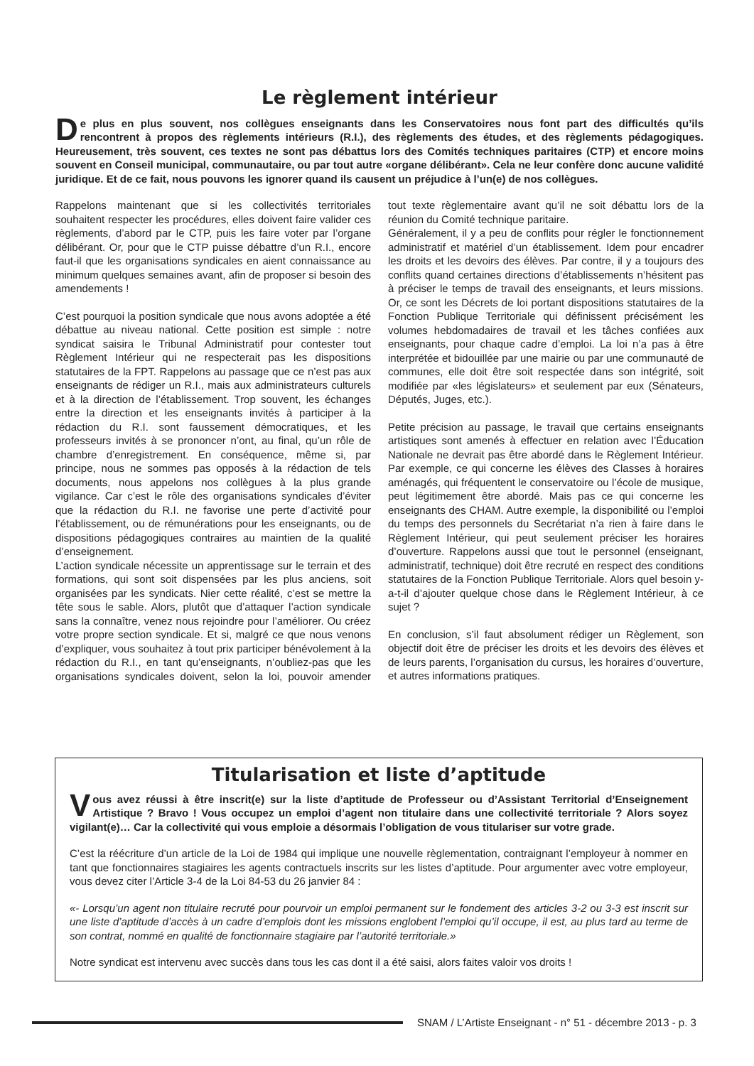Le règlement intérieur
De plus en plus souvent, nos collègues enseignants dans les Conservatoires nous font part des difficultés qu’ils rencontrent à propos des règlements intérieurs (R.I.), des règlements des études, et des règlements pédagogiques. Heureusement, très souvent, ces textes ne sont pas débattus lors des Comités techniques paritaires (CTP) et encore moins souvent en Conseil municipal, communautaire, ou par tout autre «organe délibérant». Cela ne leur confère donc aucune validité juridique. Et de ce fait, nous pouvons les ignorer quand ils causent un préjudice à l’un(e) de nos collègues.
Rappelons maintenant que si les collectivités territoriales souhaitent respecter les procédures, elles doivent faire valider ces règlements, d’abord par le CTP, puis les faire voter par l’organe délibérant. Or, pour que le CTP puisse débattre d’un R.I., encore faut-il que les organisations syndicales en aient connaissance au minimum quelques semaines avant, afin de proposer si besoin des amendements !
C’est pourquoi la position syndicale que nous avons adoptée a été débattue au niveau national. Cette position est simple : notre syndicat saisira le Tribunal Administratif pour contester tout Règlement Intérieur qui ne respecterait pas les dispositions statutaires de la FPT. Rappelons au passage que ce n’est pas aux enseignants de rédiger un R.I., mais aux administrateurs culturels et à la direction de l’établissement. Trop souvent, les échanges entre la direction et les enseignants invités à participer à la rédaction du R.I. sont faussement démocratiques, et les professeurs invités à se prononcer n’ont, au final, qu’un rôle de chambre d’enregistrement. En conséquence, même si, par principe, nous ne sommes pas opposés à la rédaction de tels documents, nous appelons nos collègues à la plus grande vigilance. Car c’est le rôle des organisations syndicales d’éviter que la rédaction du R.I. ne favorise une perte d’activité pour l’établissement, ou de rémunérations pour les enseignants, ou de dispositions pédagogiques contraires au maintien de la qualité d’enseignement.
L’action syndicale nécessite un apprentissage sur le terrain et des formations, qui sont soit dispensées par les plus anciens, soit organisées par les syndicats. Nier cette réalité, c’est se mettre la tête sous le sable. Alors, plutôt que d’attaquer l’action syndicale sans la connaître, venez nous rejoindre pour l’améliorer. Ou créez votre propre section syndicale. Et si, malgré ce que nous venons d’expliquer, vous souhaitez à tout prix participer bénévolement à la rédaction du R.I., en tant qu’enseignants, n’oubliez-pas que les organisations syndicales doivent, selon la loi, pouvoir amender tout texte règlementaire avant qu’il ne soit débattu lors de la réunion du Comité technique paritaire.
Généralement, il y a peu de conflits pour régler le fonctionnement administratif et matériel d’un établissement. Idem pour encadrer les droits et les devoirs des élèves. Par contre, il y a toujours des conflits quand certaines directions d’établissements n’hésitent pas à préciser le temps de travail des enseignants, et leurs missions. Or, ce sont les Décrets de loi portant dispositions statutaires de la Fonction Publique Territoriale qui définissent précisément les volumes hebdomadaires de travail et les tâches confiées aux enseignants, pour chaque cadre d’emploi. La loi n’a pas à être interprétée et bidouillée par une mairie ou par une communauté de communes, elle doit être soit respectée dans son intégrité, soit modifiée par «les législateurs» et seulement par eux (Sénateurs, Députés, Juges, etc.).
Petite précision au passage, le travail que certains enseignants artistiques sont amenés à effectuer en relation avec l’Éducation Nationale ne devrait pas être abordé dans le Règlement Intérieur. Par exemple, ce qui concerne les élèves des Classes à horaires aménagés, qui fréquentent le conservatoire ou l’école de musique, peut légitimement être abordé. Mais pas ce qui concerne les enseignants des CHAM. Autre exemple, la disponibilité ou l’emploi du temps des personnels du Secrétariat n’a rien à faire dans le Règlement Intérieur, qui peut seulement préciser les horaires d’ouverture. Rappelons aussi que tout le personnel (enseignant, administratif, technique) doit être recruté en respect des conditions statutaires de la Fonction Publique Territoriale. Alors quel besoin y-a-t-il d’ajouter quelque chose dans le Règlement Intérieur, à ce sujet ?
En conclusion, s’il faut absolument rédiger un Règlement, son objectif doit être de préciser les droits et les devoirs des élèves et de leurs parents, l’organisation du cursus, les horaires d’ouverture, et autres informations pratiques.
Titularisation et liste d’aptitude
Vous avez réussi à être inscrit(e) sur la liste d’aptitude de Professeur ou d’Assistant Territorial d’Enseignement Artistique ? Bravo ! Vous occupez un emploi d’agent non titulaire dans une collectivité territoriale ? Alors soyez vigilant(e)… Car la collectivité qui vous emploie a désormais l’obligation de vous titulariser sur votre grade.
C’est la réécriture d’un article de la Loi de 1984 qui implique une nouvelle règlementation, contraignant l’employeur à nommer en tant que fonctionnaires stagiaires les agents contractuels inscrits sur les listes d’aptitude. Pour argumenter avec votre employeur, vous devez citer l’Article 3-4 de la Loi 84-53 du 26 janvier 84 :
«- Lorsqu’un agent non titulaire recruté pour pourvoir un emploi permanent sur le fondement des articles 3-2 ou 3-3 est inscrit sur une liste d’aptitude d’accès à un cadre d’emplois dont les missions englobent l’emploi qu’il occupe, il est, au plus tard au terme de son contrat, nommé en qualité de fonctionnaire stagiaire par l’autorité territoriale.»
Notre syndicat est intervenu avec succès dans tous les cas dont il a été saisi, alors faites valoir vos droits !
SNAM / L’Artiste Enseignant - n° 51 - décembre 2013 - p. 3